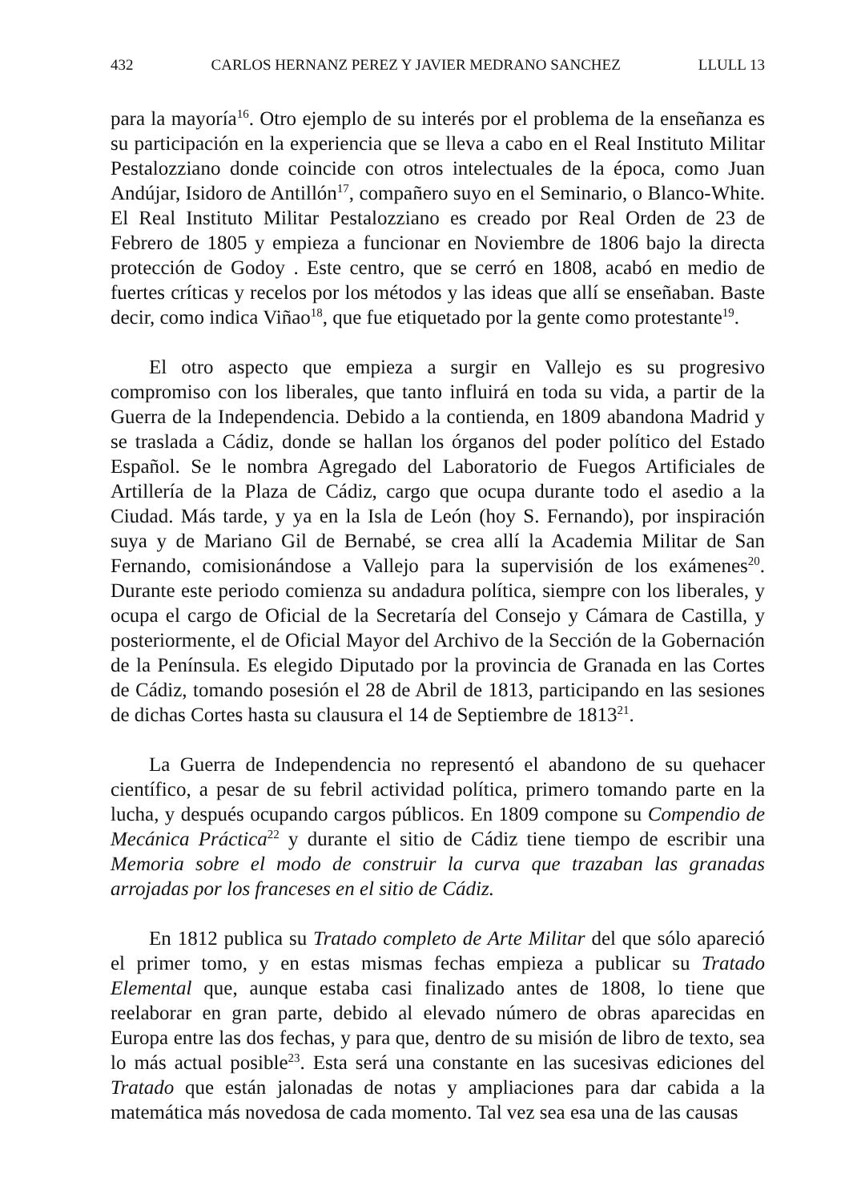432 CARLOS HERNANZ PEREZ Y JAVIER MEDRANO SANCHEZ LLULL 13
para la mayoría<sup>16</sup>. Otro ejemplo de su interés por el problema de la enseñanza es su participación en la experiencia que se lleva a cabo en el Real Instituto Militar Pestalozziano donde coincide con otros intelectuales de la época, como Juan Andújar, Isidoro de Antillón<sup>17</sup>, compañero suyo en el Seminario, o Blanco-White. El Real Instituto Militar Pestalozziano es creado por Real Orden de 23 de Febrero de 1805 y empieza a funcionar en Noviembre de 1806 bajo la directa protección de Godoy . Este centro, que se cerró en 1808, acabó en medio de fuertes críticas y recelos por los métodos y las ideas que allí se enseñaban. Baste decir, como indica Viñao<sup>18</sup>, que fue etiquetado por la gente como protestante<sup>19</sup>.
El otro aspecto que empieza a surgir en Vallejo es su progresivo compromiso con los liberales, que tanto influirá en toda su vida, a partir de la Guerra de la Independencia. Debido a la contienda, en 1809 abandona Madrid y se traslada a Cádiz, donde se hallan los órganos del poder político del Estado Español. Se le nombra Agregado del Laboratorio de Fuegos Artificiales de Artillería de la Plaza de Cádiz, cargo que ocupa durante todo el asedio a la Ciudad. Más tarde, y ya en la Isla de León (hoy S. Fernando), por inspiración suya y de Mariano Gil de Bernabé, se crea allí la Academia Militar de San Fernando, comisionándose a Vallejo para la supervisión de los exámenes<sup>20</sup>. Durante este periodo comienza su andadura política, siempre con los liberales, y ocupa el cargo de Oficial de la Secretaría del Consejo y Cámara de Castilla, y posteriormente, el de Oficial Mayor del Archivo de la Sección de la Gobernación de la Península. Es elegido Diputado por la provincia de Granada en las Cortes de Cádiz, tomando posesión el 28 de Abril de 1813, participando en las sesiones de dichas Cortes hasta su clausura el 14 de Septiembre de 1813<sup>21</sup>.
La Guerra de Independencia no representó el abandono de su quehacer científico, a pesar de su febril actividad política, primero tomando parte en la lucha, y después ocupando cargos públicos. En 1809 compone su Compendio de Mecánica Práctica<sup>22</sup> y durante el sitio de Cádiz tiene tiempo de escribir una Memoria sobre el modo de construir la curva que trazaban las granadas arrojadas por los franceses en el sitio de Cádiz.
En 1812 publica su Tratado completo de Arte Militar del que sólo apareció el primer tomo, y en estas mismas fechas empieza a publicar su Tratado Elemental que, aunque estaba casi finalizado antes de 1808, lo tiene que reelaborar en gran parte, debido al elevado número de obras aparecidas en Europa entre las dos fechas, y para que, dentro de su misión de libro de texto, sea lo más actual posible<sup>23</sup>. Esta será una constante en las sucesivas ediciones del Tratado que están jalonadas de notas y ampliaciones para dar cabida a la matemática más novedosa de cada momento. Tal vez sea esa una de las causas